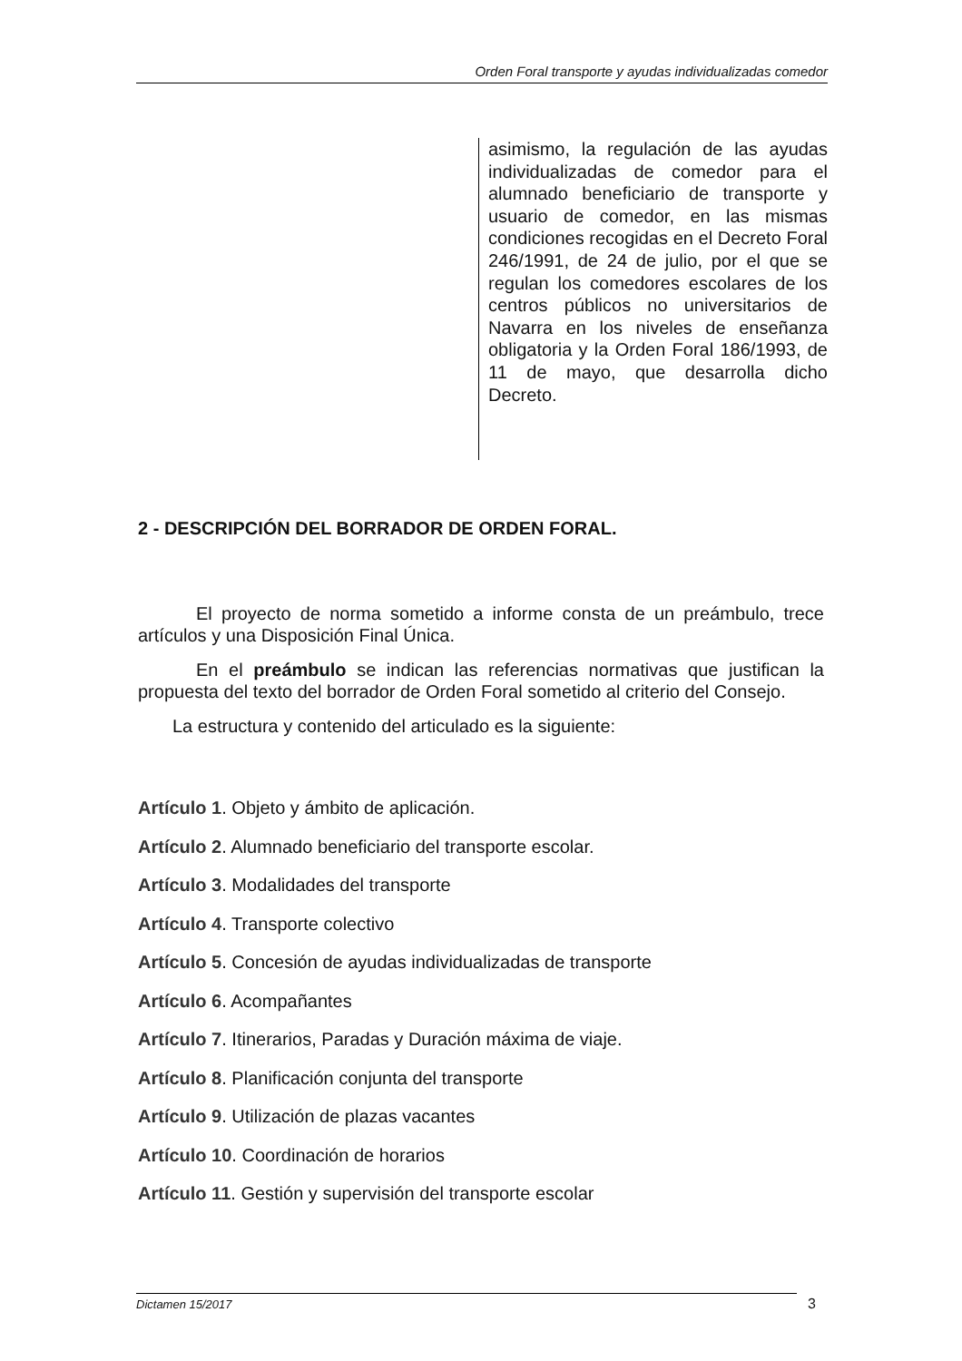Orden Foral transporte y ayudas individualizadas comedor
asimismo, la regulación de las ayudas individualizadas de comedor para el alumnado beneficiario de transporte y usuario de comedor, en las mismas condiciones recogidas en el Decreto Foral 246/1991, de 24 de julio, por el que se regulan los comedores escolares de los centros públicos no universitarios de Navarra en los niveles de enseñanza obligatoria y la Orden Foral 186/1993, de 11 de mayo, que desarrolla dicho Decreto.
2 - DESCRIPCIÓN DEL BORRADOR DE ORDEN FORAL.
El proyecto de norma sometido a informe consta de un preámbulo, trece artículos y una Disposición Final Única.
En el preámbulo se indican las referencias normativas que justifican la propuesta del texto del borrador de Orden Foral sometido al criterio del Consejo.
La estructura y contenido del articulado es la siguiente:
Artículo 1. Objeto y ámbito de aplicación.
Artículo 2. Alumnado beneficiario del transporte escolar.
Artículo 3. Modalidades del transporte
Artículo 4. Transporte colectivo
Artículo 5. Concesión de ayudas individualizadas de transporte
Artículo 6. Acompañantes
Artículo 7. Itinerarios, Paradas y Duración máxima de viaje.
Artículo 8. Planificación conjunta del transporte
Artículo 9. Utilización de plazas vacantes
Artículo 10. Coordinación de horarios
Artículo 11. Gestión y supervisión del transporte escolar
Dictamen 15/2017 3